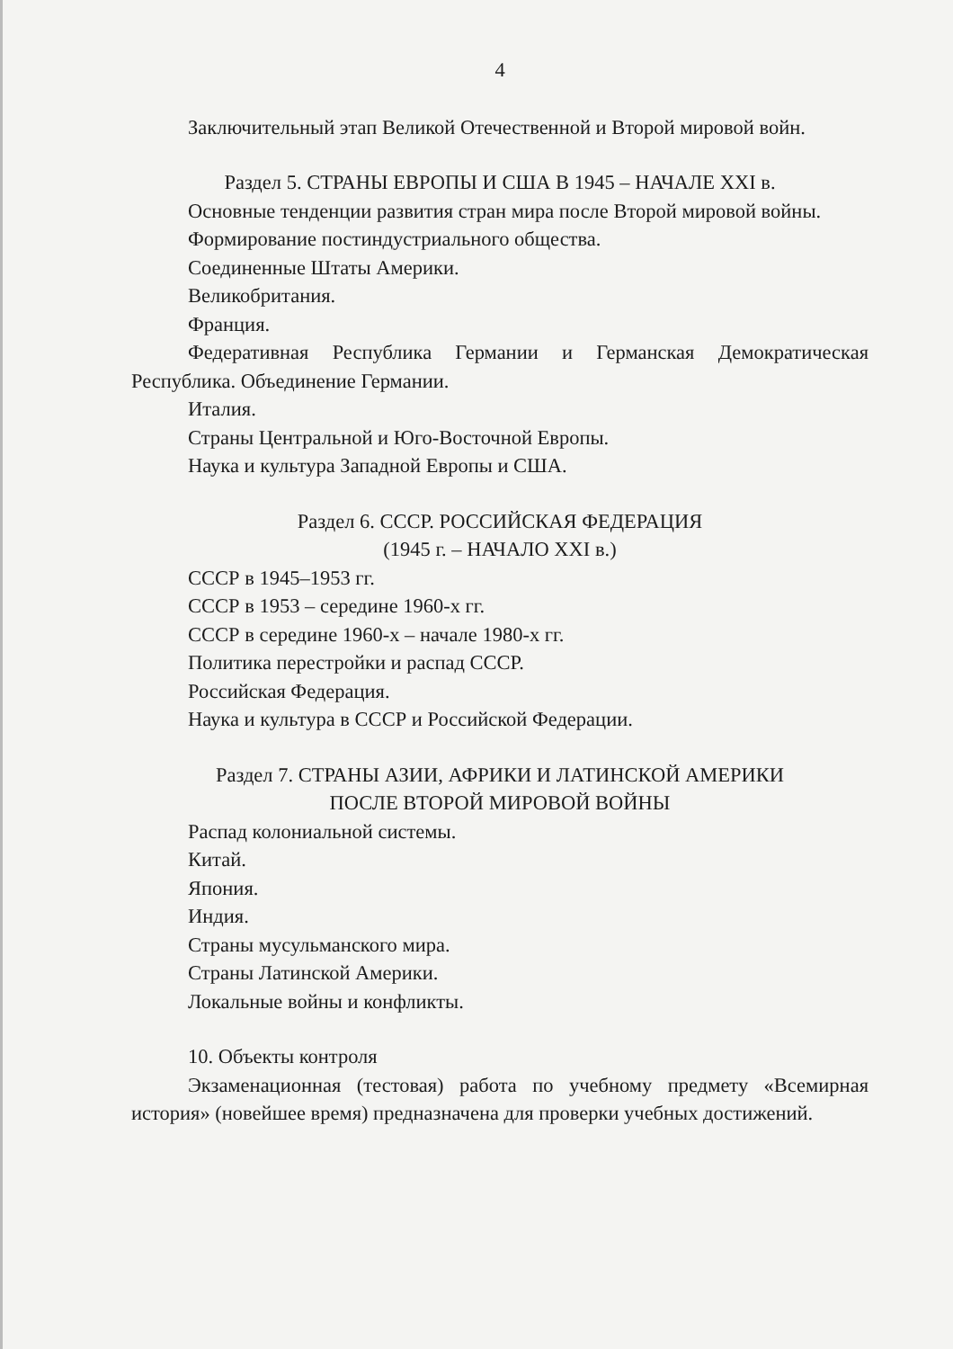4
Заключительный этап Великой Отечественной и Второй мировой войн.
Раздел 5. СТРАНЫ ЕВРОПЫ И США В 1945 – НАЧАЛЕ XXI в.
Основные тенденции развития стран мира после Второй мировой войны.
Формирование постиндустриального общества.
Соединенные Штаты Америки.
Великобритания.
Франция.
Федеративная Республика Германии и Германская Демократическая Республика. Объединение Германии.
Италия.
Страны Центральной и Юго-Восточной Европы.
Наука и культура Западной Европы и США.
Раздел 6. СССР. РОССИЙСКАЯ ФЕДЕРАЦИЯ
(1945 г. – НАЧАЛО XXI в.)
СССР в 1945–1953 гг.
СССР в 1953 – середине 1960-х гг.
СССР в середине 1960-х – начале 1980-х гг.
Политика перестройки и распад СССР.
Российская Федерация.
Наука и культура в СССР и Российской Федерации.
Раздел 7. СТРАНЫ АЗИИ, АФРИКИ И ЛАТИНСКОЙ АМЕРИКИ
ПОСЛЕ ВТОРОЙ МИРОВОЙ ВОЙНЫ
Распад колониальной системы.
Китай.
Япония.
Индия.
Страны мусульманского мира.
Страны Латинской Америки.
Локальные войны и конфликты.
10. Объекты контроля
Экзаменационная (тестовая) работа по учебному предмету «Всемирная история» (новейшее время) предназначена для проверки учебных достижений.